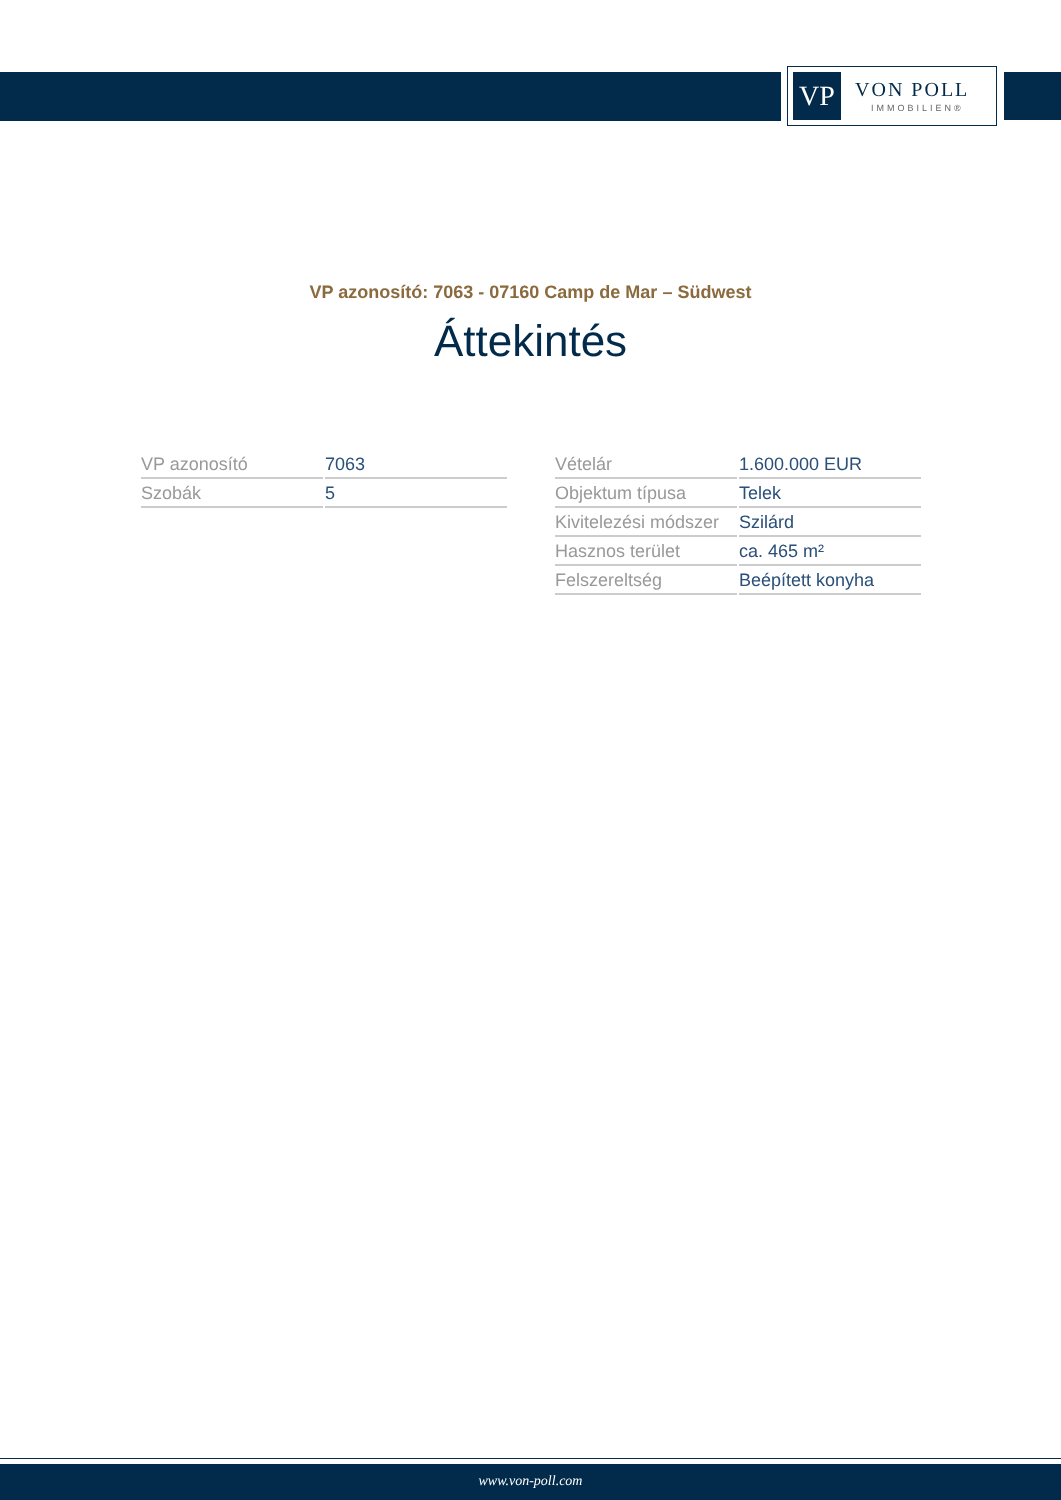VP
VON POLL
IMMOBILIEN®
VP azonosító: 7063 - 07160 Camp de Mar – Südwest
Áttekintés
| VP azonosító | 7063 |
| Szobák | 5 |
| Vételár | 1.600.000 EUR |
| Objektum típusa | Telek |
| Kivitelezési módszer | Szilárd |
| Hasznos terület | ca. 465 m² |
| Felszereltség | Beépített konyha |
www.von-poll.com